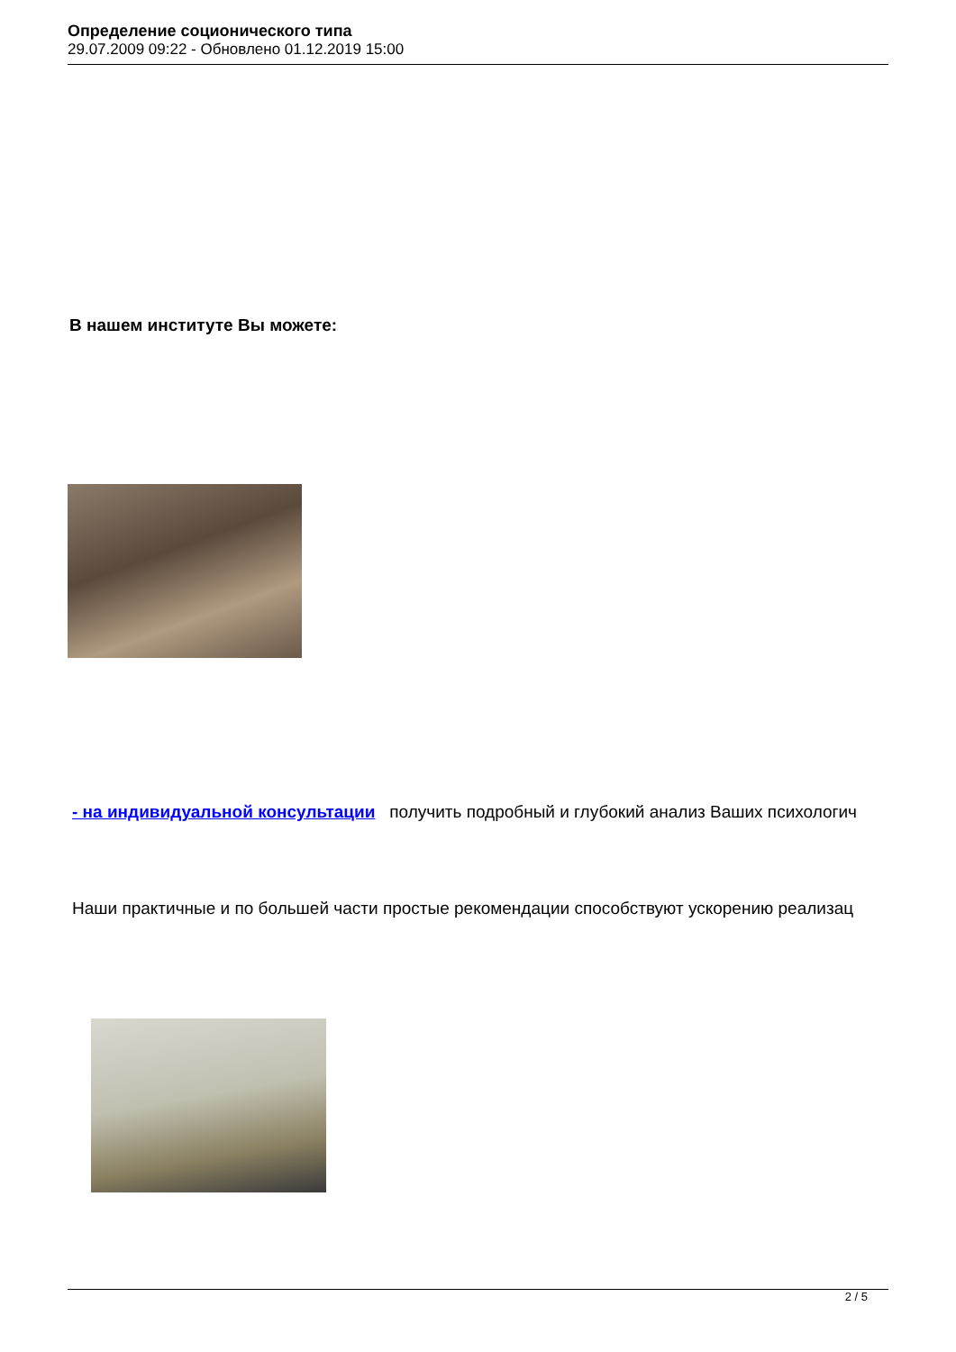Определение соционического типа
29.07.2009 09:22 - Обновлено 01.12.2019 15:00
В нашем институте Вы можете:
- на индивидуальной консультации получить подробный и глубокий анализ Ваших психологич
Наши практичные и по большей части простые рекомендации способствуют ускорению реализац
2 / 5